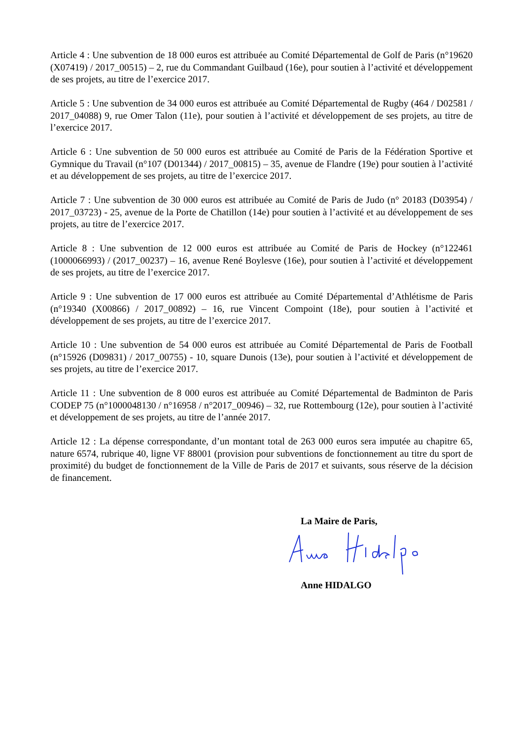Article 4 : Une subvention de 18 000 euros est attribuée au Comité Départemental de Golf de Paris (n°19620 (X07419) / 2017_00515) – 2, rue du Commandant Guilbaud (16e), pour soutien à l’activité et développement de ses projets, au titre de l’exercice 2017.
Article 5 : Une subvention de 34 000 euros est attribuée au Comité Départemental de Rugby (464 / D02581 / 2017_04088) 9, rue Omer Talon (11e), pour soutien à l’activité et développement de ses projets, au titre de l’exercice 2017.
Article 6 : Une subvention de 50 000 euros est attribuée au Comité de Paris de la Fédération Sportive et Gymnique du Travail (n°107 (D01344) / 2017_00815) – 35, avenue de Flandre (19e) pour soutien à l’activité et au développement de ses projets, au titre de l’exercice 2017.
Article 7 : Une subvention de 30 000 euros est attribuée au Comité de Paris de Judo (n° 20183 (D03954) / 2017_03723) - 25, avenue de la Porte de Chatillon (14e) pour soutien à l’activité et au développement de ses projets, au titre de l’exercice 2017.
Article 8 : Une subvention de 12 000 euros est attribuée au Comité de Paris de Hockey (n°122461 (1000066993) / (2017_00237) – 16, avenue René Boylesve (16e), pour soutien à l’activité et développement de ses projets, au titre de l’exercice 2017.
Article 9 : Une subvention de 17 000 euros est attribuée au Comité Départemental d’Athlétisme de Paris (n°19340 (X00866) / 2017_00892) – 16, rue Vincent Compoint (18e), pour soutien à l’activité et développement de ses projets, au titre de l’exercice 2017.
Article 10 : Une subvention de 54 000 euros est attribuée au Comité Départemental de Paris de Football (n°15926 (D09831) / 2017_00755) - 10, square Dunois (13e), pour soutien à l’activité et développement de ses projets, au titre de l’exercice 2017.
Article 11 : Une subvention de 8 000 euros est attribuée au Comité Départemental de Badminton de Paris CODEP 75 (n°1000048130 / n°16958 / n°2017_00946) – 32, rue Rottembourg (12e), pour soutien à l’activité et développement de ses projets, au titre de l’année 2017.
Article 12 : La dépense correspondante, d’un montant total de 263 000 euros sera imputée au chapitre 65, nature 6574, rubrique 40, ligne VF 88001 (provision pour subventions de fonctionnement au titre du sport de proximité) du budget de fonctionnement de la Ville de Paris de 2017 et suivants, sous réserve de la décision de financement.
La Maire de Paris,
Anne HIDALGO